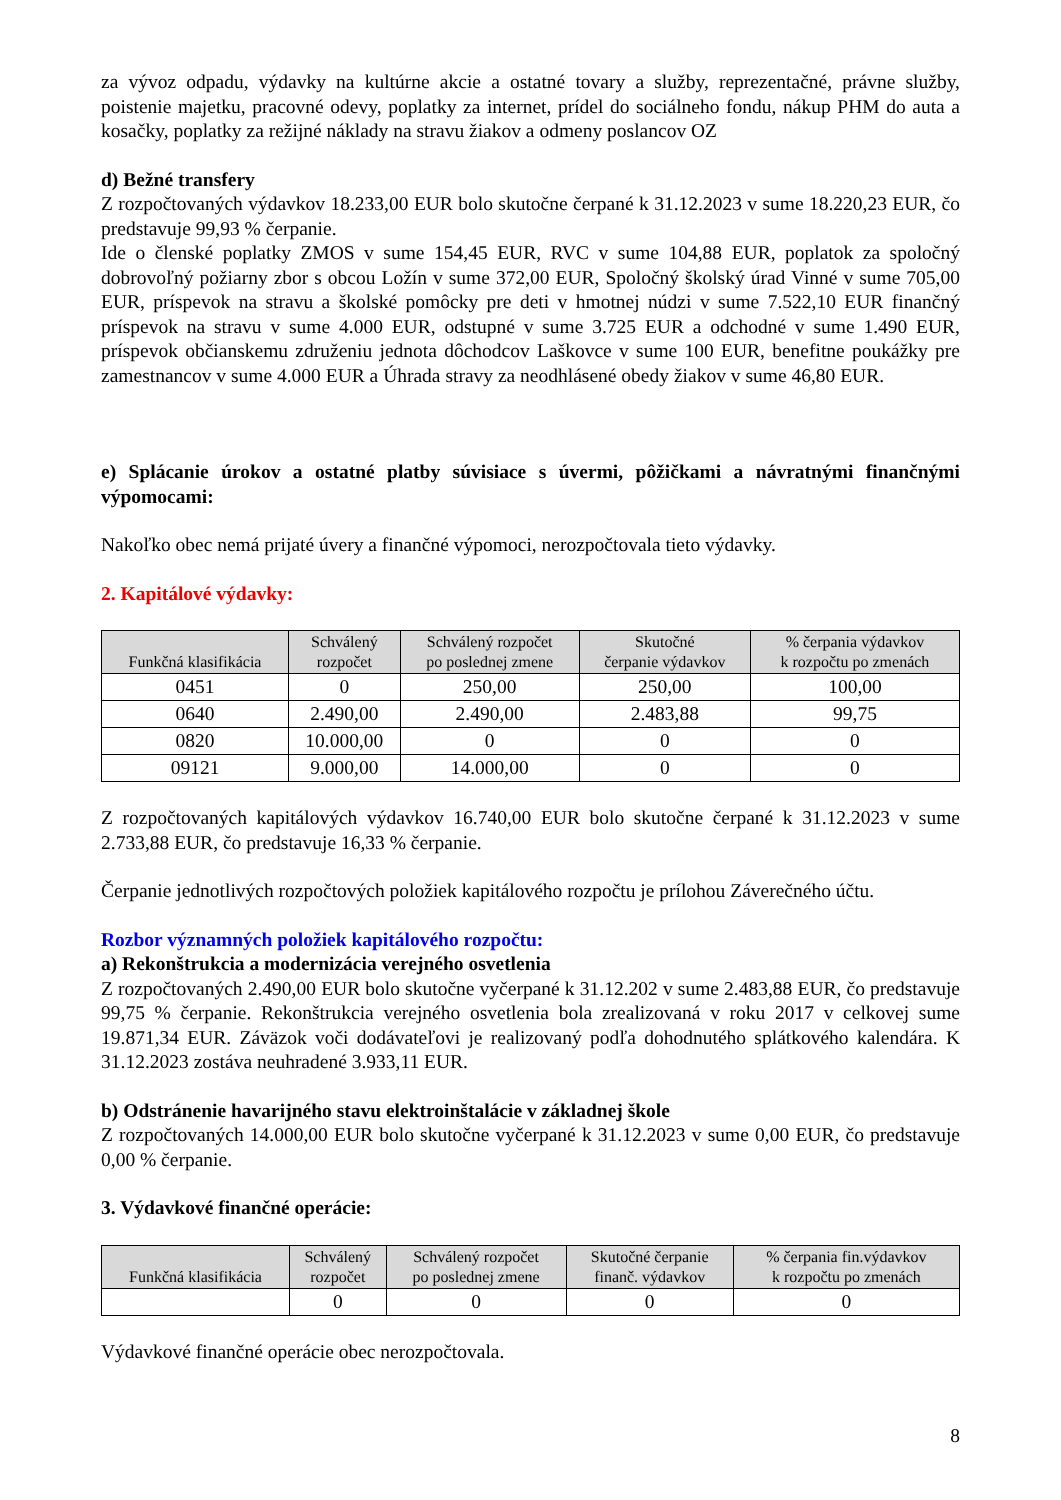za vývoz odpadu, výdavky na kultúrne akcie a ostatné tovary a služby, reprezentačné, právne služby, poistenie majetku, pracovné odevy, poplatky za internet, prídel do sociálneho fondu, nákup PHM do auta a kosačky, poplatky za režijné náklady na stravu žiakov a odmeny poslancov OZ
d) Bežné transfery
Z rozpočtovaných výdavkov 18.233,00 EUR bolo skutočne čerpané k 31.12.2023 v sume 18.220,23 EUR, čo predstavuje 99,93 % čerpanie.
Ide o členské poplatky ZMOS v sume 154,45 EUR, RVC v sume 104,88 EUR, poplatok za spoločný dobrovoľný požiarny zbor s obcou Ložín v sume 372,00 EUR, Spoločný školský úrad Vinné v sume 705,00 EUR, príspevok na stravu a školské pomôcky pre deti v hmotnej núdzi v sume 7.522,10 EUR finančný príspevok na stravu v sume 4.000 EUR, odstupné v sume 3.725 EUR a odchodné v sume 1.490 EUR, príspevok občianskemu združeniu jednota dôchodcov Laškovce v sume 100 EUR, benefitne poukážky pre zamestnancov v sume 4.000 EUR a Úhrada stravy za neodhlásené obedy žiakov v sume 46,80 EUR.
e) Splácanie úrokov a ostatné platby súvisiace s úvermi, pôžičkami a návratnými finančnými výpomocami:
Nakoľko obec nemá prijaté úvery a finančné výpomoci, nerozpočtovala tieto výdavky.
2. Kapitálové výdavky:
| Funkčná klasifikácia | Schválený rozpočet | Schválený rozpočet po poslednej zmene | Skutočné čerpanie výdavkov | % čerpania výdavkov k rozpočtu po zmenách |
| --- | --- | --- | --- | --- |
| 0451 | 0 | 250,00 | 250,00 | 100,00 |
| 0640 | 2.490,00 | 2.490,00 | 2.483,88 | 99,75 |
| 0820 | 10.000,00 | 0 | 0 | 0 |
| 09121 | 9.000,00 | 14.000,00 | 0 | 0 |
Z rozpočtovaných kapitálových výdavkov 16.740,00 EUR bolo skutočne čerpané k 31.12.2023 v sume 2.733,88 EUR, čo predstavuje 16,33 % čerpanie.
Čerpanie jednotlivých rozpočtových položiek kapitálového rozpočtu je prílohou Záverečného účtu.
Rozbor významných položiek kapitálového rozpočtu:
a) Rekonštrukcia a modernizácia verejného osvetlenia
Z rozpočtovaných 2.490,00 EUR bolo skutočne vyčerpané k 31.12.202 v sume 2.483,88 EUR, čo predstavuje 99,75 % čerpanie. Rekonštrukcia verejného osvetlenia bola zrealizovaná v roku 2017 v celkovej sume 19.871,34 EUR. Záväzok voči dodávateľovi je realizovaný podľa dohodnutého splátkového kalendára. K 31.12.2023 zostáva neuhradené 3.933,11 EUR.
b) Odstránenie havarijného stavu elektroinštalácie v základnej škole
Z rozpočtovaných 14.000,00 EUR bolo skutočne vyčerpané k 31.12.2023 v sume 0,00 EUR, čo predstavuje 0,00 % čerpanie.
3. Výdavkové finančné operácie:
| Funkčná klasifikácia | Schválený rozpočet | Schválený rozpočet po poslednej zmene | Skutočné čerpanie finanč. výdavkov | % čerpania fin.výdavkov k rozpočtu po zmenách |
| --- | --- | --- | --- | --- |
| | 0 | 0 | 0 | 0 |
Výdavkové finančné operácie obec nerozpočtovala.
8